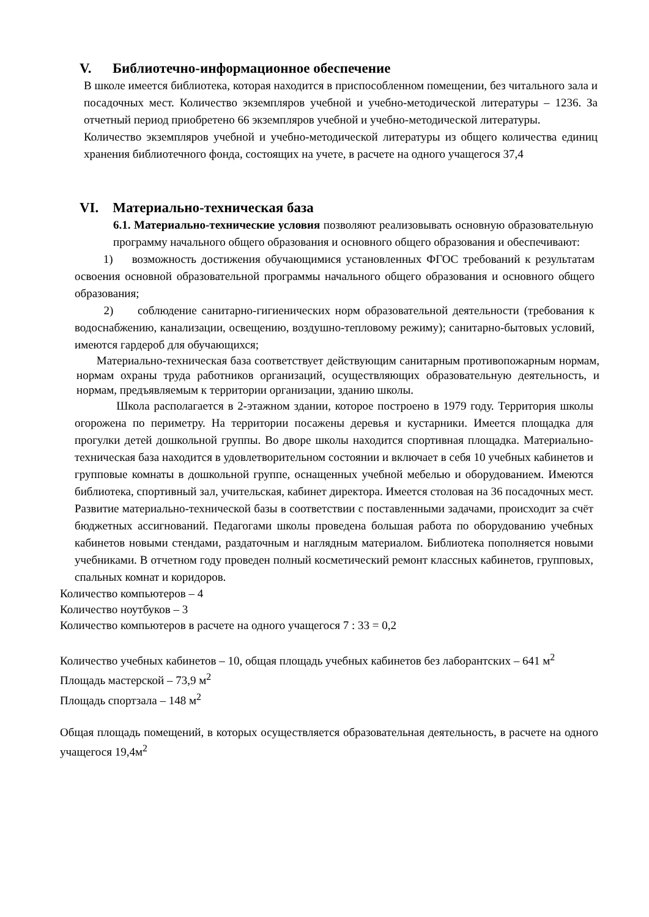V. Библиотечно-информационное обеспечение
В школе имеется библиотека, которая находится в приспособленном помещении, без читального зала и посадочных мест. Количество экземпляров учебной и учебно-методической литературы – 1236. За отчетный период приобретено 66 экземпляров учебной и учебно-методической литературы.
Количество экземпляров учебной и учебно-методической литературы из общего количества единиц хранения библиотечного фонда, состоящих на учете, в расчете на одного учащегося 37,4
VI. Материально-техническая база
6.1. Материально-технические условия позволяют реализовывать основную образовательную программу начального общего образования и основного общего образования и обеспечивают:
1) возможность достижения обучающимися установленных ФГОС требований к результатам освоения основной образовательной программы начального общего образования и основного общего образования;
2) соблюдение санитарно-гигиенических норм образовательной деятельности (требования к водоснабжению, канализации, освещению, воздушно-тепловому режиму); санитарно-бытовых условий, имеются гардероб для обучающихся;
Материально-техническая база соответствует действующим санитарным противопожарным нормам, нормам охраны труда работников организаций, осуществляющих образовательную деятельность, и нормам, предъявляемым к территории организации, зданию школы.
Школа располагается в 2-этажном здании, которое построено в 1979 году. Территория школы огорожена по периметру. На территории посажены деревья и кустарники. Имеется площадка для прогулки детей дошкольной группы. Во дворе школы находится спортивная площадка. Материально-техническая база находится в удовлетворительном состоянии и включает в себя 10 учебных кабинетов и групповые комнаты в дошкольной группе, оснащенных учебной мебелью и оборудованием. Имеются библиотека, спортивный зал, учительская, кабинет директора. Имеется столовая на 36 посадочных мест. Развитие материально-технической базы в соответствии с поставленными задачами, происходит за счёт бюджетных ассигнований. Педагогами школы проведена большая работа по оборудованию учебных кабинетов новыми стендами, раздаточным и наглядным материалом. Библиотека пополняется новыми учебниками. В отчетном году проведен полный косметический ремонт классных кабинетов, групповых, спальных комнат и коридоров.
Количество компьютеров – 4
Количество ноутбуков – 3
Количество компьютеров в расчете на одного учащегося 7 : 33 = 0,2
Количество учебных кабинетов – 10, общая площадь учебных кабинетов без лаборантских – 641 м<sup>2</sup>
Площадь мастерской – 73,9 м<sup>2</sup>
Площадь спортзала – 148 м<sup>2</sup>
Общая площадь помещений, в которых осуществляется образовательная деятельность, в расчете на одного учащегося 19,4м<sup>2</sup>